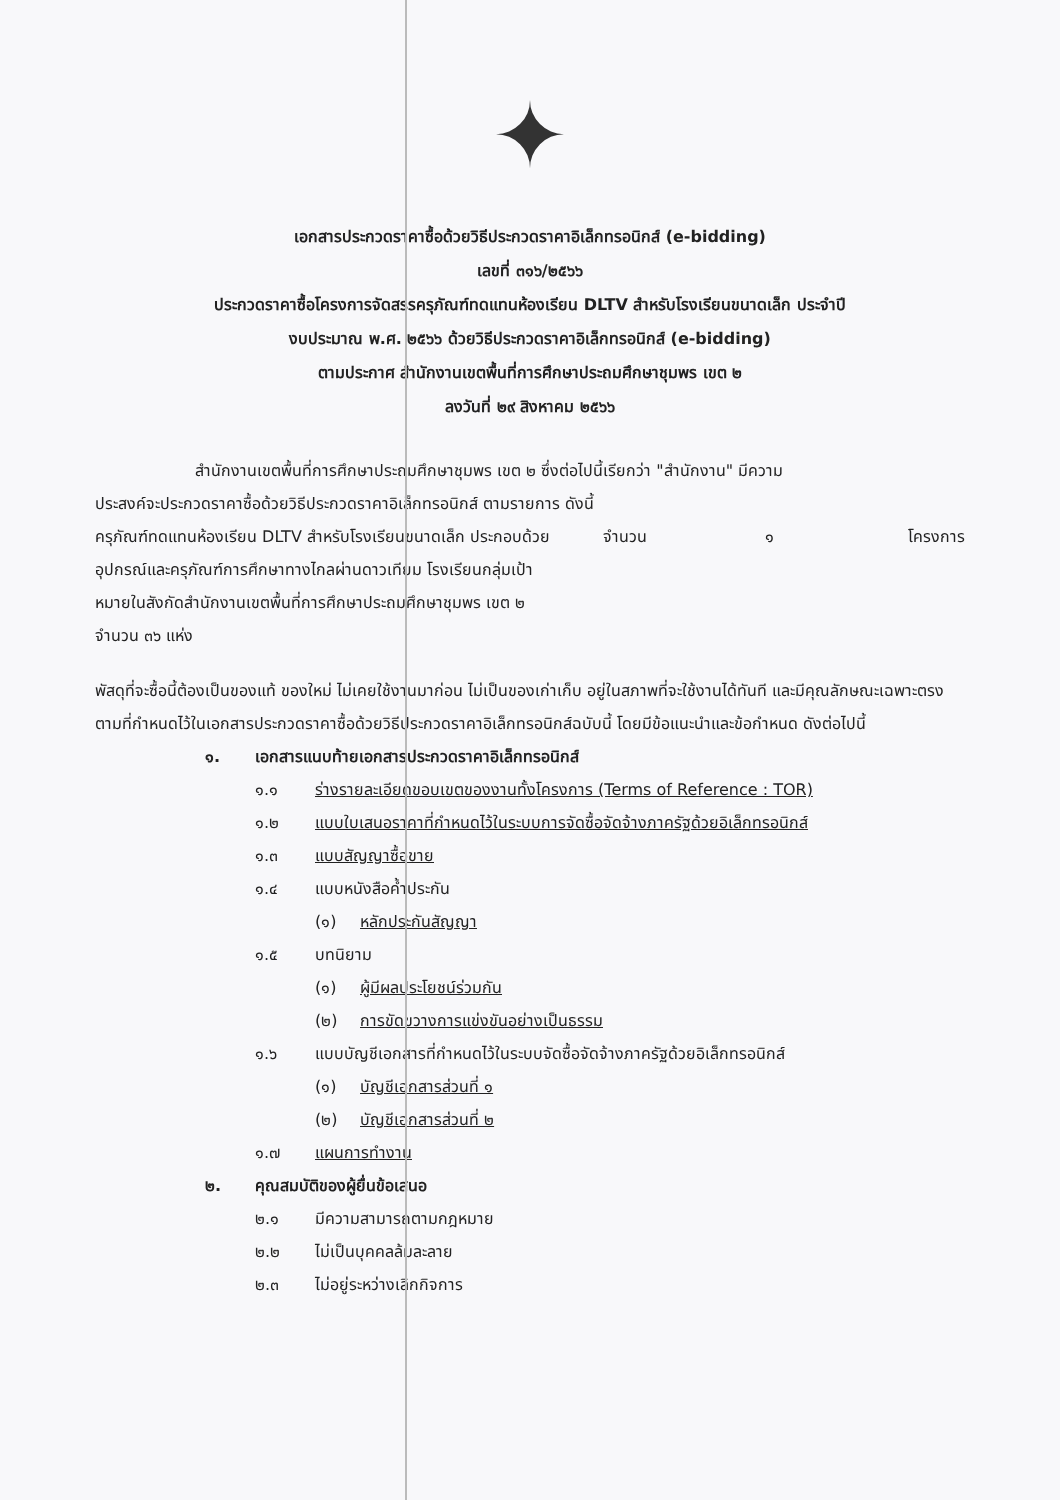✦
เอกสารประกวดราคาซื้อด้วยวิธีประกวดราคาอิเล็กทรอนิกส์ (e-bidding)
เลขที่ ๓๑๖/๒๕๖๖
ประกวดราคาซื้อโครงการจัดสรรครุภัณฑ์ทดแทนห้องเรียน DLTV สำหรับโรงเรียนขนาดเล็ก ประจำปี
งบประมาณ พ.ศ. ๒๕๖๖ ด้วยวิธีประกวดราคาอิเล็กทรอนิกส์ (e-bidding)
ตามประกาศ สำนักงานเขตพื้นที่การศึกษาประถมศึกษาชุมพร เขต ๒
ลงวันที่ ๒๙ สิงหาคม ๒๕๖๖
สำนักงานเขตพื้นที่การศึกษาประถมศึกษาชุมพร เขต ๒ ซึ่งต่อไปนี้เรียกว่า "สำนักงาน" มีความ
ประสงค์จะประกวดราคาซื้อด้วยวิธีประกวดราคาอิเล็กทรอนิกส์ ตามรายการ ดังนี้
ครุภัณฑ์ทดแทนห้องเรียน DLTV สำหรับโรงเรียนขนาดเล็ก ประกอบด้วย อุปกรณ์และครุภัณฑ์การศึกษาทางไกลผ่านดาวเทียม โรงเรียนกลุ่มเป้าหมายในสังกัดสำนักงานเขตพื้นที่การศึกษาประถมศึกษาชุมพร เขต ๒ จำนวน ๓๖ แห่ง จำนวน ๑ โครงการ
พัสดุที่จะซื้อนี้ต้องเป็นของแท้ ของใหม่ ไม่เคยใช้งานมาก่อน ไม่เป็นของเก่าเก็บ อยู่ในสภาพที่จะใช้งานได้ทันที และมีคุณลักษณะเฉพาะตรงตามที่กำหนดไว้ในเอกสารประกวดราคาซื้อด้วยวิธีประกวดราคาอิเล็กทรอนิกส์ฉบับนี้ โดยมีข้อแนะนำและข้อกำหนด ดังต่อไปนี้
๑. เอกสารแนบท้ายเอกสารประกวดราคาอิเล็กทรอนิกส์
๑.๑ ร่างรายละเอียดขอบเขตของงานทั้งโครงการ (Terms of Reference : TOR)
๑.๒ แบบใบเสนอราคาที่กำหนดไว้ในระบบการจัดซื้อจัดจ้างภาครัฐด้วยอิเล็กทรอนิกส์
๑.๓ แบบสัญญาซื้อขาย
๑.๔ แบบหนังสือค้ำประกัน
(๑) หลักประกันสัญญา
๑.๕ บทนิยาม
(๑) ผู้มีผลประโยชน์ร่วมกัน
(๒) การขัดขวางการแข่งขันอย่างเป็นธรรม
๑.๖ แบบบัญชีเอกสารที่กำหนดไว้ในระบบจัดซื้อจัดจ้างภาครัฐด้วยอิเล็กทรอนิกส์
(๑) บัญชีเอกสารส่วนที่ ๑
(๒) บัญชีเอกสารส่วนที่ ๒
๑.๗ แผนการทำงาน
๒. คุณสมบัติของผู้ยื่นข้อเสนอ
๒.๑ มีความสามารถตามกฎหมาย
๒.๒ ไม่เป็นบุคคลล้มละลาย
๒.๓ ไม่อยู่ระหว่างเลิกกิจการ